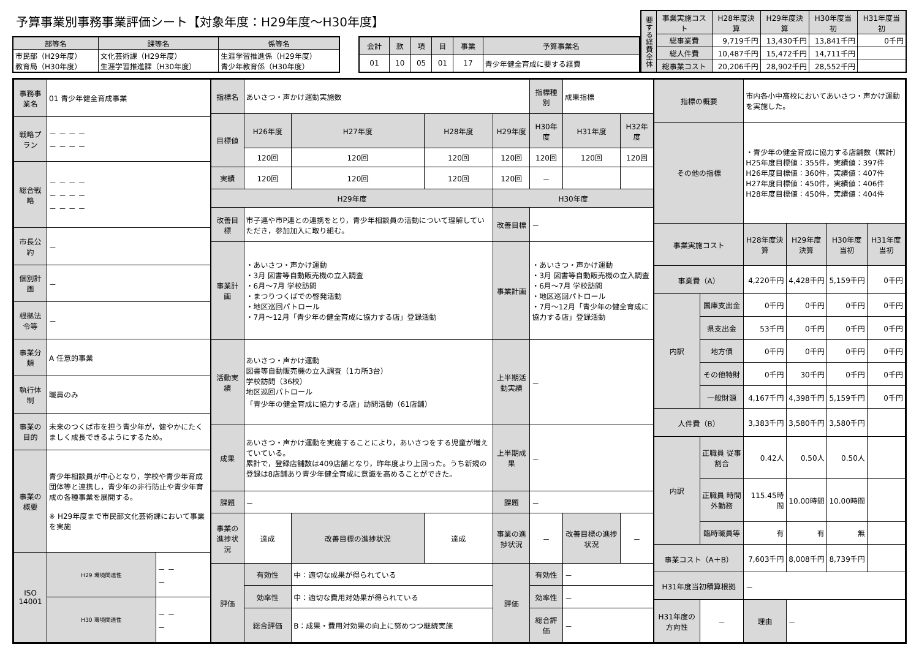予算事業別事務事業評価シート【対象年度：H29年度～H30年度】
| 部等名 | 課等名 | 係等名 |
| --- | --- | --- |
| 市民部（H29年度） 教育局（H30年度） | 文化芸術課（H29年度） 生涯学習推進課（H30年度） | 生涯学習推進係（H29年度） 青少年教育係（H30年度） |
| 会計 | 款 | 項 | 目 | 事業 | 予算事業名 |
| --- | --- | --- | --- | --- | --- |
| 01 | 10 | 05 | 01 | 17 | 青少年健全育成に要する経費 |
| 要する経費全体 | 事業実施コスト | H28年度決算 | H29年度決算 | H30年度当初 | H31年度当初 |
| | 総事業費 | 9,719千円 | 13,430千円 | 13,841千円 | 0千円 |
| | 総人件費 | 10,487千円 | 15,472千円 | 14,711千円 | |
| | 総事業コスト | 20,206千円 | 28,902千円 | 28,552千円 | |
| 事務事業名 | 01 青少年健全育成事業 | |
| 戦略プラン | － － － － － － － － | |
| 総合戦略 | － － － － － － － － － － － － | |
| 市長公約 | － | |
| 個別計画 | － | |
| 根拠法令等 | － | |
| 事業分類 | A 任意的事業 | |
| 執行体制 | 職員のみ | |
| 事業の目的 | 未来のつくば市を担う青少年が，健やかにたくましく成長できるようにするため。 | |
| 事業の概要 | 青少年相談員が中心となり，学校や青少年育成団体等と連携し，青少年の非行防止や青少年育成の各種事業を展開する。 ※ H29年度まで市民部文化芸術課において事業を実施 | |
| ISO 14001 | H29 環境関連性 | － － － |
| | H30 環境関連性 | － － － |
| 指標名 | あいさつ・声かけ運動実施数 | | | | 指標種別 | 成果指標 | |
| 目標値 | H26年度 | H27年度 | H28年度 | H29年度 | H30年度 | H31年度 | H32年度 |
| | 120回 | 120回 | 120回 | 120回 | 120回 | 120回 | 120回 |
| 実績 | 120回 | 120回 | 120回 | 120回 | － | | |
| H29年度 | | | | H30年度 | | | |
| 改善目標 | 市子連や市P連との連携をとり，青少年相談員の活動について理解していただき，参加加入に取り組む。 | | | 改善目標 | － | | |
| 事業計画 | ・あいさつ・声かけ運動 ・3月 図書等自動販売機の立入調査 ・6月～7月 学校訪問 ・まつりつくばでの啓発活動 ・地区巡回パトロール ・7月～12月「青少年の健全育成に協力する店」登録活動 | | | 事業計画 | ・あいさつ・声かけ運動 ・3月 図書等自動販売機の立入調査 ・6月～7月 学校訪問 ・地区巡回パトロール ・7月～12月「青少年の健全育成に協力する店」登録活動 | | |
| 活動実績 | あいさつ・声かけ運動 図書等自動販売機の立入調査（1カ所3台） 学校訪問（36校） 地区巡回パトロール 「青少年の健全育成に協力する店」訪問活動（61店舗） | | | 上半期活動実績 | － | | |
| 成果 | あいさつ・声かけ運動を実施することにより，あいさつをする児童が増えていている。 累計で，登録店舗数は409店舗となり，昨年度より上回った。うち新規の登録は8店舗あり青少年健全育成に意識を高めることができた。 | | | 上半期成果 | － | | |
| 課題 | － | | | 課題 | － | | |
| 事業の進捗状況 | 達成 | 改善目標の進捗状況 | 達成 | 事業の進捗状況 | － | 改善目標の進捗状況 | － |
| 評価 | 有効性 | 中：適切な成果が得られている | | 評価 | 有効性 | － | |
| | 効率性 | 中：適切な費用対効果が得られている | | | 効率性 | － | |
| | 総合評価 | B：成果・費用対効果の向上に努めつつ継続実施 | | | 総合評価 | － | |
| 指標の概要 | | 市内各小中高校においてあいさつ・声かけ運動を実施した。 | | | |
| その他の指標 | | ・青少年の健全育成に協力する店舗数（累計） H25年度目標値：355件，実績値：397件 H26年度目標値：360件，実績値：407件 H27年度目標値：450件，実績値：406件 H28年度目標値：450件，実績値：404件 | | | |
| 事業実施コスト | | H28年度決算 | H29年度決算 | H30年度当初 | H31年度当初 |
| 事業費（A） | | 4,220千円 | 4,428千円 | 5,159千円 | 0千円 |
| 内訳 | 国庫支出金 | 0千円 | 0千円 | 0千円 | 0千円 |
| | 県支出金 | 53千円 | 0千円 | 0千円 | 0千円 |
| | 地方債 | 0千円 | 0千円 | 0千円 | 0千円 |
| | その他特財 | 0千円 | 30千円 | 0千円 | 0千円 |
| | 一般財源 | 4,167千円 | 4,398千円 | 5,159千円 | 0千円 |
| 人件費（B） | | 3,383千円 | 3,580千円 | 3,580千円 | |
| 内訳 | 正職員 従事割合 | 0.42人 | 0.50人 | 0.50人 | |
| | 正職員 時間外勤務 | 115.45時間 | 10.00時間 | 10.00時間 | |
| | 臨時職員等 | 有 | 有 | 無 | |
| 事業コスト（A＋B） | | 7,603千円 | 8,008千円 | 8,739千円 | |
| H31年度当初積算根拠 | | － | | | |
| H31年度の方向性 | － | 理由 | － | | |